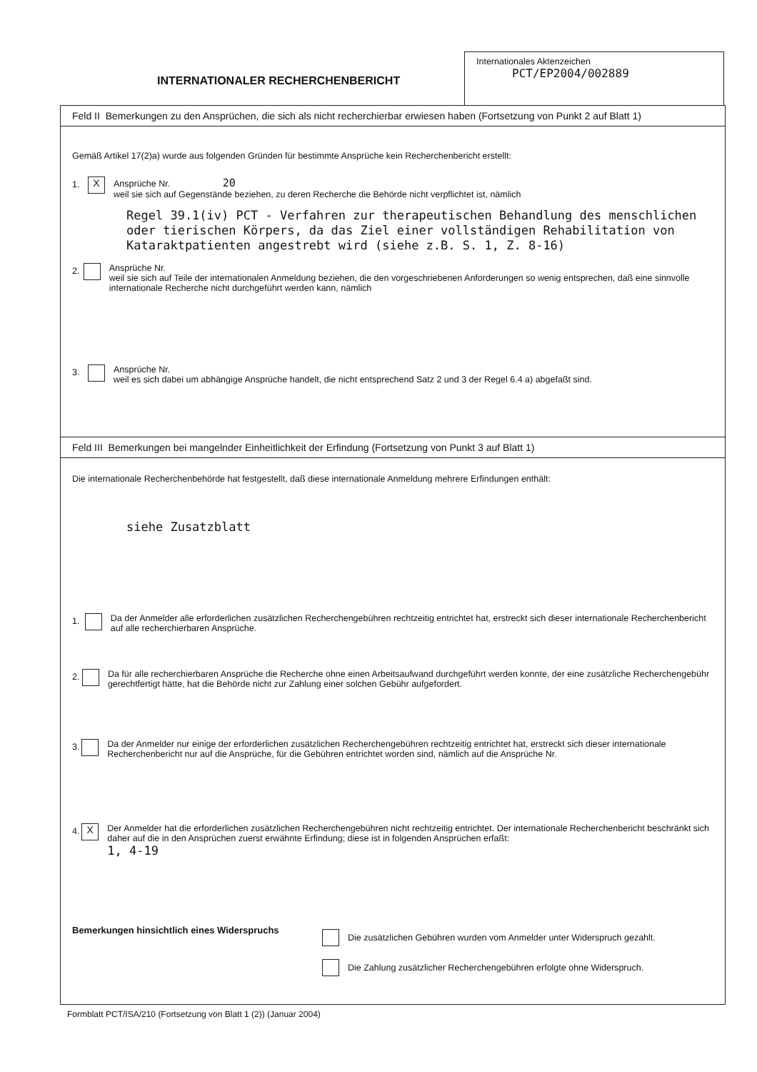INTERNATIONALER RECHERCHENBERICHT
Internationales Aktenzeichen
PCT/EP2004/002889
Feld II Bemerkungen zu den Ansprüchen, die sich als nicht recherchierbar erwiesen haben (Fortsetzung von Punkt 2 auf Blatt 1)
Gemäß Artikel 17(2)a) wurde aus folgenden Gründen für bestimmte Ansprüche kein Recherchenbericht erstellt:
1.
X
Ansprüche Nr. 20
weil sie sich auf Gegenstände beziehen, zu deren Recherche die Behörde nicht verpflichtet ist, nämlich
Regel 39.1(iv) PCT - Verfahren zur therapeutischen Behandlung des menschlichen oder tierischen Körpers, da das Ziel einer vollständigen Rehabilitation von Kataraktpatienten angestrebt wird (siehe z.B. S. 1, Z. 8-16)
2.
Ansprüche Nr.
weil sie sich auf Teile der internationalen Anmeldung beziehen, die den vorgeschriebenen Anforderungen so wenig entsprechen, daß eine sinnvolle internationale Recherche nicht durchgeführt werden kann, nämlich
3.
Ansprüche Nr.
weil es sich dabei um abhängige Ansprüche handelt, die nicht entsprechend Satz 2 und 3 der Regel 6.4 a) abgefaßt sind.
Feld III Bemerkungen bei mangelnder Einheitlichkeit der Erfindung (Fortsetzung von Punkt 3 auf Blatt 1)
Die internationale Recherchenbehörde hat festgestellt, daß diese internationale Anmeldung mehrere Erfindungen enthält:
siehe Zusatzblatt
1.
Da der Anmelder alle erforderlichen zusätzlichen Recherchengebühren rechtzeitig entrichtet hat, erstreckt sich dieser internationale Recherchenbericht auf alle recherchierbaren Ansprüche.
2.
Da für alle recherchierbaren Ansprüche die Recherche ohne einen Arbeitsaufwand durchgeführt werden konnte, der eine zusätzliche Recherchengebühr gerechtfertigt hätte, hat die Behörde nicht zur Zahlung einer solchen Gebühr aufgefordert.
3.
Da der Anmelder nur einige der erforderlichen zusätzlichen Recherchengebühren rechtzeitig entrichtet hat, erstreckt sich dieser internationale Recherchenbericht nur auf die Ansprüche, für die Gebühren entrichtet worden sind, nämlich auf die Ansprüche Nr.
4.
X
Der Anmelder hat die erforderlichen zusätzlichen Recherchengebühren nicht rechtzeitig entrichtet. Der internationale Recherchenbericht beschränkt sich daher auf die in den Ansprüchen zuerst erwähnte Erfindung; diese ist in folgenden Ansprüchen erfaßt:
1, 4-19
Bemerkungen hinsichtlich eines Widerspruchs
Die zusätzlichen Gebühren wurden vom Anmelder unter Widerspruch gezahlt.
Die Zahlung zusätzlicher Recherchengebühren erfolgte ohne Widerspruch.
Formblatt PCT/ISA/210 (Fortsetzung von Blatt 1 (2)) (Januar 2004)